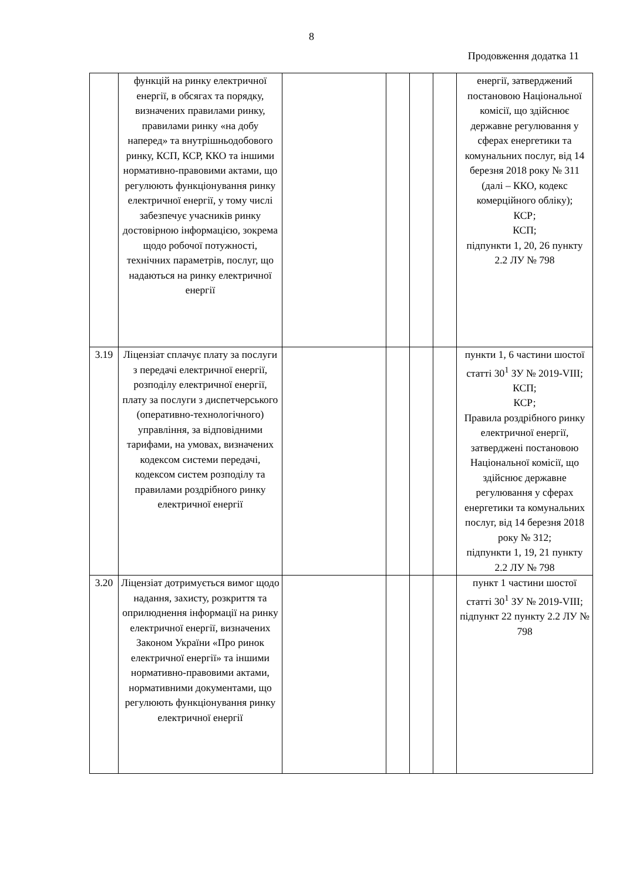8
Продовження додатка 11
| | функцій на ринку електричної енергії, в обсягах та порядку, визначених правилами ринку, правилами ринку «на добу наперед» та внутрішньодобового ринку, КСП, КСР, ККО та іншими нормативно-правовими актами, що регулюють функціонування ринку електричної енергії, у тому числі забезпечує учасників ринку достовірною інформацією, зокрема щодо робочої потужності, технічних параметрів, послуг, що надаються на ринку електричної енергії | | | | | енергії, затверджений постановою Національної комісії, що здійснює державне регулювання у сферах енергетики та комунальних послуг, від 14 березня 2018 року № 311 (далі – ККО, кодекс комерційного обліку); КСР; КСП; підпункти 1, 20, 26 пункту 2.2 ЛУ № 798 |
| 3.19 | Ліцензіат сплачує плату за послуги з передачі електричної енергії, розподілу електричної енергії, плату за послуги з диспетчерського (оперативно-технологічного) управління, за відповідними тарифами, на умовах, визначених кодексом системи передачі, кодексом систем розподілу та правилами роздрібного ринку електричної енергії | | | | | пункти 1, 6 частини шостої статті 30<sup>1</sup> ЗУ № 2019-VIII; КСП; КСР; Правила роздрібного ринку електричної енергії, затверджені постановою Національної комісії, що здійснює державне регулювання у сферах енергетики та комунальних послуг, від 14 березня 2018 року № 312; підпункти 1, 19, 21 пункту 2.2 ЛУ № 798 |
| 3.20 | Ліцензіат дотримується вимог щодо надання, захисту, розкриття та оприлюднення інформації на ринку електричної енергії, визначених Законом України «Про ринок електричної енергії» та іншими нормативно-правовими актами, нормативними документами, що регулюють функціонування ринку електричної енергії | | | | | пункт 1 частини шостої статті 30<sup>1</sup> ЗУ № 2019-VIII; підпункт 22 пункту 2.2 ЛУ № 798 |